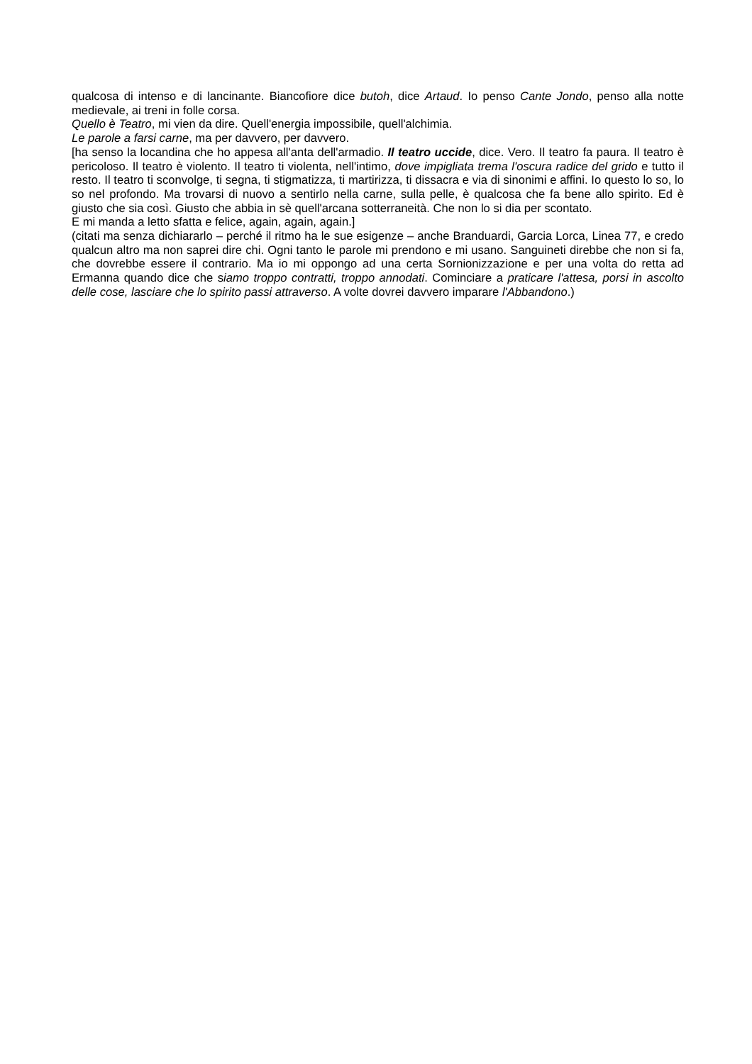qualcosa di intenso e di lancinante. Biancofiore dice butoh, dice Artaud. Io penso Cante Jondo, penso alla notte medievale, ai treni in folle corsa.
Quello è Teatro, mi vien da dire. Quell'energia impossibile, quell'alchimia.
Le parole a farsi carne, ma per davvero, per davvero.
[ha senso la locandina che ho appesa all'anta dell'armadio. Il teatro uccide, dice. Vero. Il teatro fa paura. Il teatro è pericoloso. Il teatro è violento. Il teatro ti violenta, nell'intimo, dove impigliata trema l'oscura radice del grido e tutto il resto. Il teatro ti sconvolge, ti segna, ti stigmatizza, ti martirizza, ti dissacra e via di sinonimi e affini. Io questo lo so, lo so nel profondo. Ma trovarsi di nuovo a sentirlo nella carne, sulla pelle, è qualcosa che fa bene allo spirito. Ed è giusto che sia così. Giusto che abbia in sè quell'arcana sotterraneità. Che non lo si dia per scontato.
E mi manda a letto sfatta e felice, again, again, again.]
(citati ma senza dichiararlo – perché il ritmo ha le sue esigenze – anche Branduardi, Garcia Lorca, Linea 77, e credo qualcun altro ma non saprei dire chi. Ogni tanto le parole mi prendono e mi usano. Sanguineti direbbe che non si fa, che dovrebbe essere il contrario. Ma io mi oppongo ad una certa Sornionizzazione e per una volta do retta ad Ermanna quando dice che siamo troppo contratti, troppo annodati. Cominciare a praticare l'attesa, porsi in ascolto delle cose, lasciare che lo spirito passi attraverso. A volte dovrei davvero imparare l'Abbandono.)